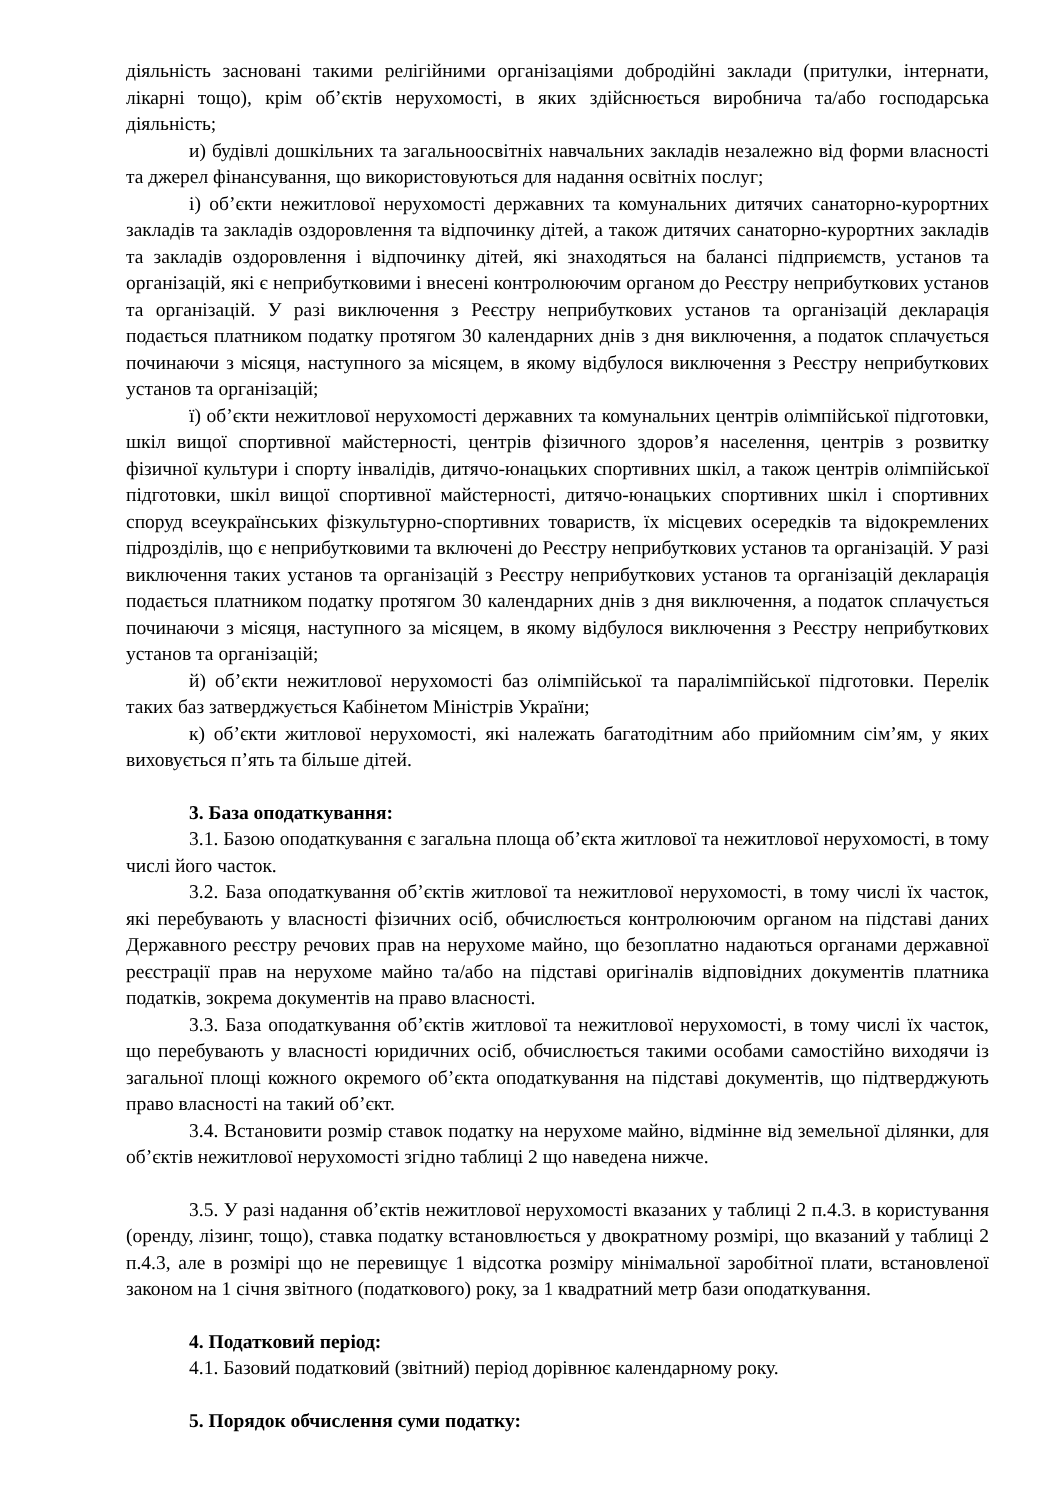діяльність засновані такими релігійними організаціями добродійні заклади (притулки, інтернати, лікарні тощо), крім об’єктів нерухомості, в яких здійснюється виробнича та/або господарська діяльність;
и) будівлі дошкільних та загальноосвітніх навчальних закладів незалежно від форми власності та джерел фінансування, що використовуються для надання освітніх послуг;
і) об’єкти нежитлової нерухомості державних та комунальних дитячих санаторно-курортних закладів та закладів оздоровлення та відпочинку дітей, а також дитячих санаторно-курортних закладів та закладів оздоровлення і відпочинку дітей, які знаходяться на балансі підприємств, установ та організацій, які є неприбутковими і внесені контролюючим органом до Реєстру неприбуткових установ та організацій. У разі виключення з Реєстру неприбуткових установ та організацій декларація подається платником податку протягом 30 календарних днів з дня виключення, а податок сплачується починаючи з місяця, наступного за місяцем, в якому відбулося виключення з Реєстру неприбуткових установ та організацій;
ї) об’єкти нежитлової нерухомості державних та комунальних центрів олімпійської підготовки, шкіл вищої спортивної майстерності, центрів фізичного здоров’я населення, центрів з розвитку фізичної культури і спорту інвалідів, дитячо-юнацьких спортивних шкіл, а також центрів олімпійської підготовки, шкіл вищої спортивної майстерності, дитячо-юнацьких спортивних шкіл і спортивних споруд всеукраїнських фізкультурно-спортивних товариств, їх місцевих осередків та відокремлених підрозділів, що є неприбутковими та включені до Реєстру неприбуткових установ та організацій. У разі виключення таких установ та організацій з Реєстру неприбуткових установ та організацій декларація подається платником податку протягом 30 календарних днів з дня виключення, а податок сплачується починаючи з місяця, наступного за місяцем, в якому відбулося виключення з Реєстру неприбуткових установ та організацій;
й) об’єкти нежитлової нерухомості баз олімпійської та паралімпійської підготовки. Перелік таких баз затверджується Кабінетом Міністрів України;
к) об’єкти житлової нерухомості, які належать багатодітним або прийомним сім’ям, у яких виховується п’ять та більше дітей.
3. База оподаткування:
3.1. Базою оподаткування є загальна площа об’єкта житлової та нежитлової нерухомості, в тому числі його часток.
3.2. База оподаткування об’єктів житлової та нежитлової нерухомості, в тому числі їх часток, які перебувають у власності фізичних осіб, обчислюється контролюючим органом на підставі даних Державного реєстру речових прав на нерухоме майно, що безоплатно надаються органами державної реєстрації прав на нерухоме майно та/або на підставі оригіналів відповідних документів платника податків, зокрема документів на право власності.
3.3. База оподаткування об’єктів житлової та нежитлової нерухомості, в тому числі їх часток, що перебувають у власності юридичних осіб, обчислюється такими особами самостійно виходячи із загальної площі кожного окремого об’єкта оподаткування на підставі документів, що підтверджують право власності на такий об’єкт.
3.4. Встановити розмір ставок податку на нерухоме майно, відмінне від земельної ділянки, для об’єктів нежитлової нерухомості згідно таблиці 2 що наведена нижче.
3.5. У разі надання об’єктів нежитлової нерухомості вказаних у таблиці 2 п.4.3. в користування (оренду, лізинг, тощо), ставка податку встановлюється у двократному розмірі, що вказаний у таблиці 2 п.4.3, але в розмірі що не перевищує 1 відсотка розміру мінімальної заробітної плати, встановленої законом на 1 січня звітного (податкового) року, за 1 квадратний метр бази оподаткування.
4. Податковий період:
4.1. Базовий податковий (звітний) період дорівнює календарному року.
5. Порядок обчислення суми податку: